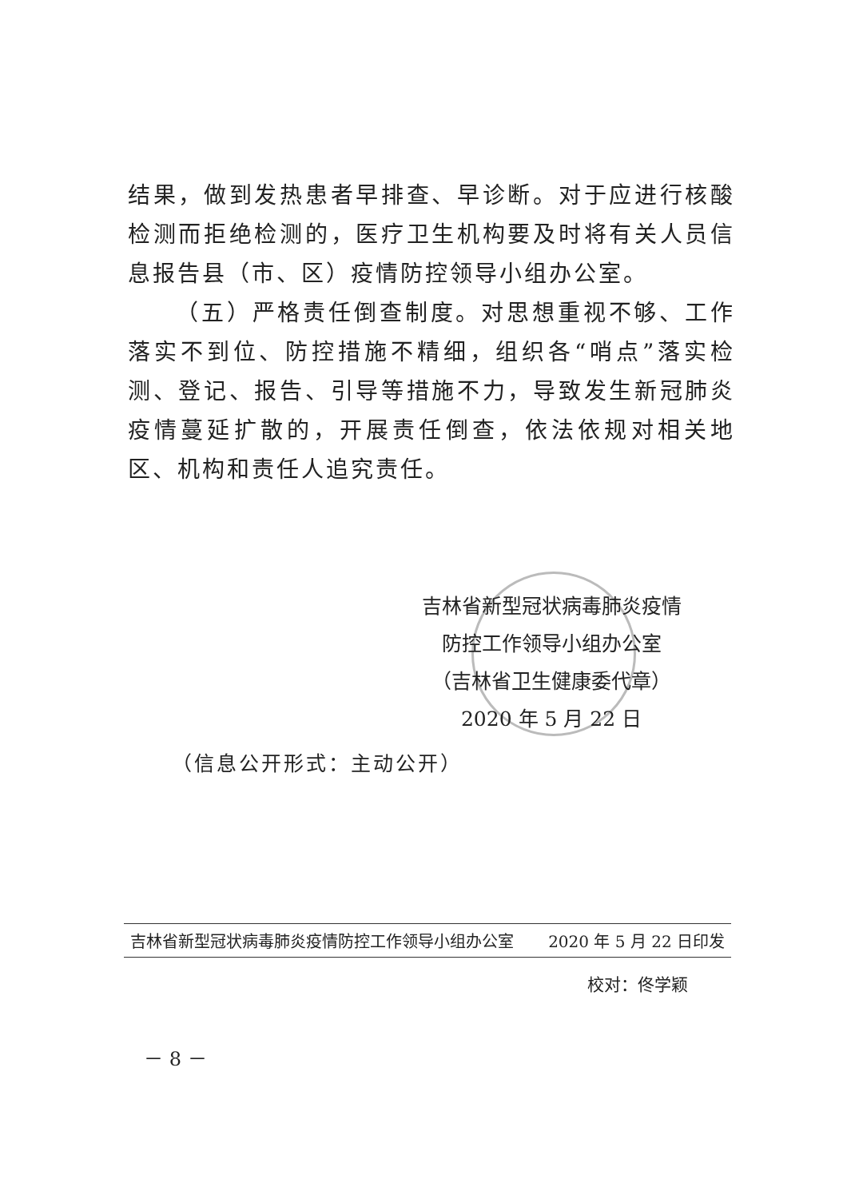结果，做到发热患者早排查、早诊断。对于应进行核酸检测而拒绝检测的，医疗卫生机构要及时将有关人员信息报告县（市、区）疫情防控领导小组办公室。
（五）严格责任倒查制度。对思想重视不够、工作落实不到位、防控措施不精细，组织各“哨点”落实检测、登记、报告、引导等措施不力，导致发生新冠肺炎疫情蔓延扩散的，开展责任倒查，依法依规对相关地区、机构和责任人追究责任。
吉林省新型冠状病毒肺炎疫情
防控工作领导小组办公室
（吉林省卫生健康委代章）
2020 年 5 月 22 日
（信息公开形式：主动公开）
吉林省新型冠状病毒肺炎疫情防控工作领导小组办公室 2020 年 5 月 22 日印发
校对：佟学颖
－ 8 －